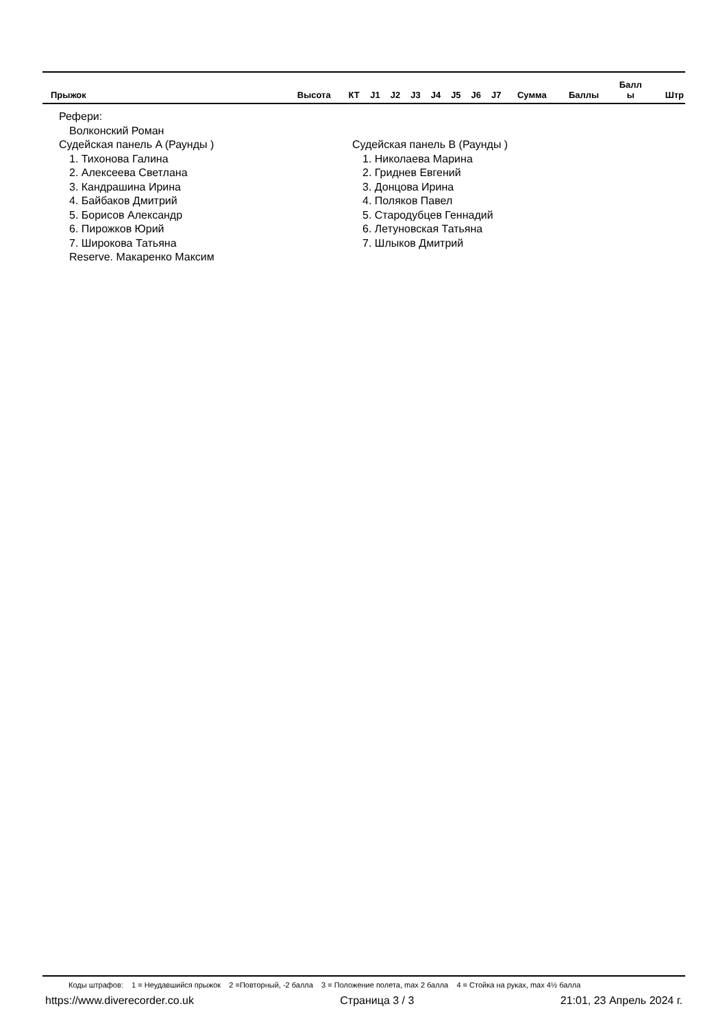| Прыжок | Высота | КТ | J1 | J2 | J3 | J4 | J5 | J6 | J7 | Сумма | Баллы | Балл ы | Штр |
| --- | --- | --- | --- | --- | --- | --- | --- | --- | --- | --- | --- | --- | --- |
Рефери:
Волконский Роман
Судейская панель A (Раунды )
1. Тихонова Галина
2. Алексеева Светлана
3. Кандрашина Ирина
4. Байбаков Дмитрий
5. Борисов Александр
6. Пирожков Юрий
7. Широкова Татьяна
Reserve. Макаренко Максим
Судейская панель B (Раунды )
1. Николаева Марина
2. Гриднев Евгений
3. Донцова Ирина
4. Поляков Павел
5. Стародубцев Геннадий
6. Летуновская Татьяна
7. Шлыков Дмитрий
Коды штрафов: 1 = Неудавшийся прыжок 2 =Повторный, -2 балла 3 = Положение полета, max 2 балла 4 = Стойка на руках, max 4½ балла
https://www.diverecorder.co.uk Страница 3 / 3 21:01, 23 Апрель 2024 г.